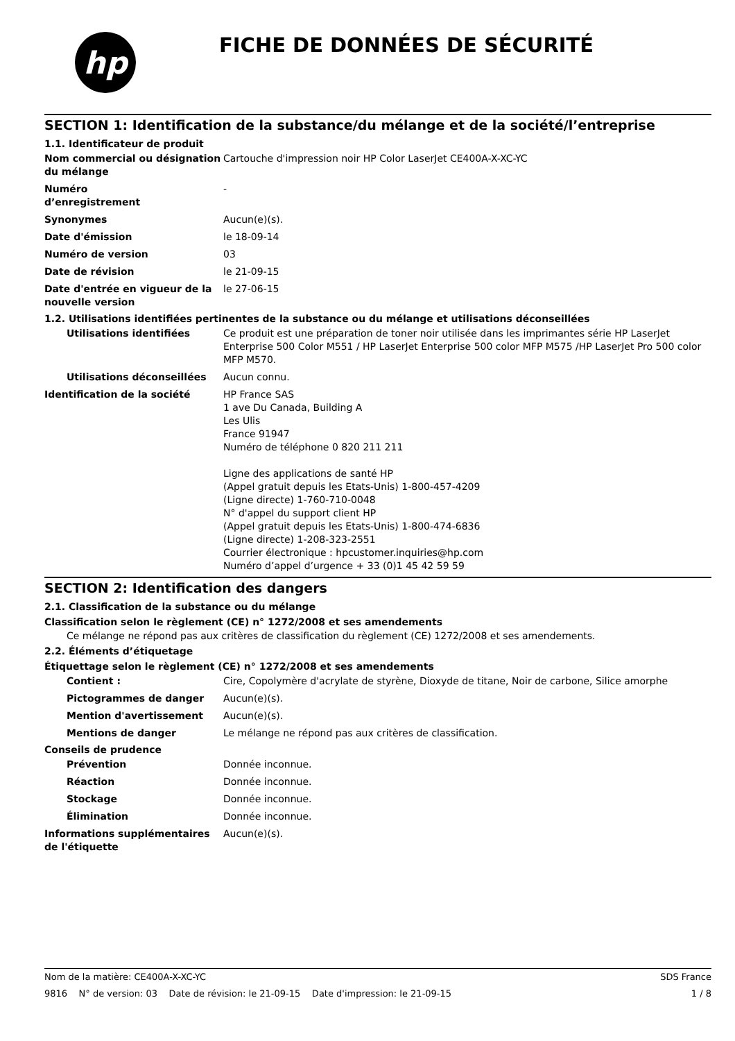hp
FICHE DE DONNÉES DE SÉCURITÉ
SECTION 1: Identification de la substance/du mélange et de la société/l’entreprise
1.1. Identificateur de produit
Nom commercial ou désignation du mélange
Cartouche d'impression noir HP Color LaserJet CE400A-X-XC-YC
Numéro
d’enregistrement
-
Synonymes Aucun(e)(s).
Date d'émission le 18-09-14
Numéro de version 03
Date de révision le 21-09-15
Date d'entrée en vigueur de la nouvelle version
le 27-06-15
1.2. Utilisations identifiées pertinentes de la substance ou du mélange et utilisations déconseillées
Utilisations identifiées Ce produit est une préparation de toner noir utilisée dans les imprimantes série HP LaserJet Enterprise 500 Color M551 / HP LaserJet Enterprise 500 color MFP M575 /HP LaserJet Pro 500 color MFP M570.
Utilisations déconseillées Aucun connu.
Identification de la société HP France SAS
1 ave Du Canada, Building A
Les Ulis
France 91947
Numéro de téléphone 0 820 211 211
Ligne des applications de santé HP
(Appel gratuit depuis les Etats-Unis) 1-800-457-4209
(Ligne directe) 1-760-710-0048
N° d'appel du support client HP
(Appel gratuit depuis les Etats-Unis) 1-800-474-6836
(Ligne directe) 1-208-323-2551
Courrier électronique : hpcustomer.inquiries@hp.com
Numéro d’appel d’urgence + 33 (0)1 45 42 59 59
SECTION 2: Identification des dangers
2.1. Classification de la substance ou du mélange
Classification selon le règlement (CE) n° 1272/2008 et ses amendements
Ce mélange ne répond pas aux critères de classification du règlement (CE) 1272/2008 et ses amendements.
2.2. Éléments d’étiquetage
Étiquettage selon le règlement (CE) n° 1272/2008 et ses amendements
Contient : Cire, Copolymère d'acrylate de styrène, Dioxyde de titane, Noir de carbone, Silice amorphe
Pictogrammes de danger Aucun(e)(s).
Mention d'avertissement Aucun(e)(s).
Mentions de danger Le mélange ne répond pas aux critères de classification.
Conseils de prudence
Prévention Donnée inconnue.
Réaction Donnée inconnue.
Stockage Donnée inconnue.
Élimination Donnée inconnue.
Informations supplémentaires de l'étiquette
Aucun(e)(s).
Nom de la matière: CE400A-X-XC-YC SDS France
9816 N° de version: 03 Date de révision: le 21-09-15 Date d'impression: le 21-09-15 1 / 8